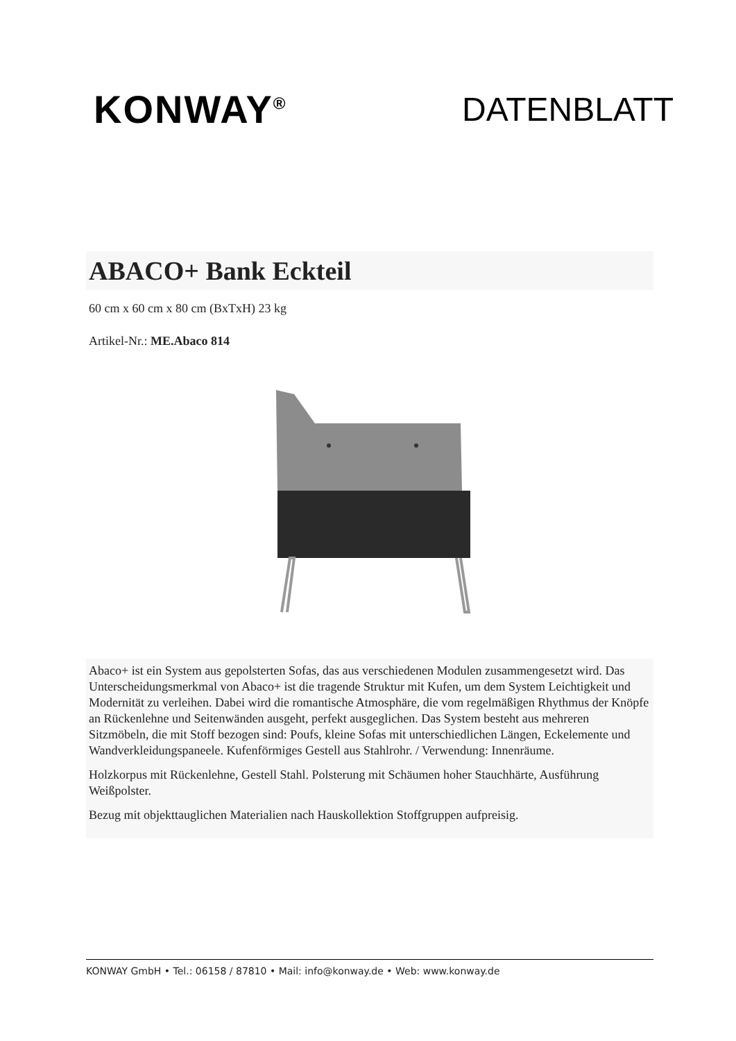KONWAY<sup>®</sup>
DATENBLATT
ABACO+ Bank Eckteil
60 cm x 60 cm x 80 cm (BxTxH) 23 kg
Artikel-Nr.: ME.Abaco 814
Abaco+ ist ein System aus gepolsterten Sofas, das aus verschiedenen Modulen zusammengesetzt wird. Das Unterscheidungsmerkmal von Abaco+ ist die tragende Struktur mit Kufen, um dem System Leichtigkeit und Modernität zu verleihen. Dabei wird die romantische Atmosphäre, die vom regelmäßigen Rhythmus der Knöpfe an Rückenlehne und Seitenwänden ausgeht, perfekt ausgeglichen. Das System besteht aus mehreren Sitzmöbeln, die mit Stoff bezogen sind: Poufs, kleine Sofas mit unterschiedlichen Längen, Eckelemente und Wandverkleidungspaneele. Kufenförmiges Gestell aus Stahlrohr. / Verwendung: Innenräume.
Holzkorpus mit Rückenlehne, Gestell Stahl. Polsterung mit Schäumen hoher Stauchhärte, Ausführung Weißpolster.
Bezug mit objekttauglichen Materialien nach Hauskollektion Stoffgruppen aufpreisig.
KONWAY GmbH • Tel.: 06158 / 87810 • Mail: info@konway.de • Web: www.konway.de